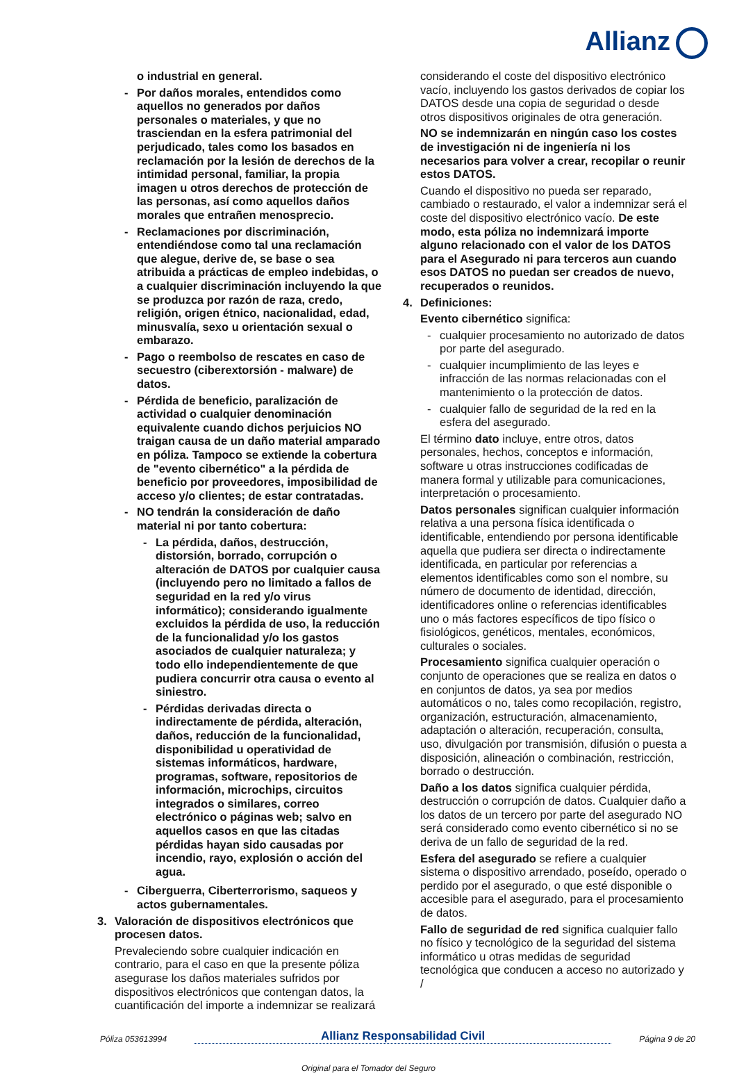Allianz
o industrial en general.
- Por daños morales, entendidos como aquellos no generados por daños personales o materiales, y que no trasciendan en la esfera patrimonial del perjudicado, tales como los basados en reclamación por la lesión de derechos de la intimidad personal, familiar, la propia imagen u otros derechos de protección de las personas, así como aquellos daños morales que entrañen menosprecio.
- Reclamaciones por discriminación, entendiéndose como tal una reclamación que alegue, derive de, se base o sea atribuida a prácticas de empleo indebidas, o a cualquier discriminación incluyendo la que se produzca por razón de raza, credo, religión, origen étnico, nacionalidad, edad, minusvalía, sexo u orientación sexual o embarazo.
- Pago o reembolso de rescates en caso de secuestro (ciberextorsión - malware) de datos.
- Pérdida de beneficio, paralización de actividad o cualquier denominación equivalente cuando dichos perjuicios NO traigan causa de un daño material amparado en póliza. Tampoco se extiende la cobertura de "evento cibernético" a la pérdida de beneficio por proveedores, imposibilidad de acceso y/o clientes; de estar contratadas.
- NO tendrán la consideración de daño material ni por tanto cobertura:
- La pérdida, daños, destrucción, distorsión, borrado, corrupción o alteración de DATOS por cualquier causa (incluyendo pero no limitado a fallos de seguridad en la red y/o virus informático); considerando igualmente excluidos la pérdida de uso, la reducción de la funcionalidad y/o los gastos asociados de cualquier naturaleza; y todo ello independientemente de que pudiera concurrir otra causa o evento al siniestro.
- Pérdidas derivadas directa o indirectamente de pérdida, alteración, daños, reducción de la funcionalidad, disponibilidad u operatividad de sistemas informáticos, hardware, programas, software, repositorios de información, microchips, circuitos integrados o similares, correo electrónico o páginas web; salvo en aquellos casos en que las citadas pérdidas hayan sido causadas por incendio, rayo, explosión o acción del agua.
- Ciberguerra, Ciberterrorismo, saqueos y actos gubernamentales.
3. Valoración de dispositivos electrónicos que procesen datos.
Prevaleciendo sobre cualquier indicación en contrario, para el caso en que la presente póliza asegurase los daños materiales sufridos por dispositivos electrónicos que contengan datos, la cuantificación del importe a indemnizar se realizará
considerando el coste del dispositivo electrónico vacío, incluyendo los gastos derivados de copiar los DATOS desde una copia de seguridad o desde otros dispositivos originales de otra generación.
NO se indemnizarán en ningún caso los costes de investigación ni de ingeniería ni los necesarios para volver a crear, recopilar o reunir estos DATOS.
Cuando el dispositivo no pueda ser reparado, cambiado o restaurado, el valor a indemnizar será el coste del dispositivo electrónico vacío. De este modo, esta póliza no indemnizará importe alguno relacionado con el valor de los DATOS para el Asegurado ni para terceros aun cuando esos DATOS no puedan ser creados de nuevo, recuperados o reunidos.
4. Definiciones:
Evento cibernético significa:
- cualquier procesamiento no autorizado de datos por parte del asegurado.
- cualquier incumplimiento de las leyes e infracción de las normas relacionadas con el mantenimiento o la protección de datos.
- cualquier fallo de seguridad de la red en la esfera del asegurado.
El término dato incluye, entre otros, datos personales, hechos, conceptos e información, software u otras instrucciones codificadas de manera formal y utilizable para comunicaciones, interpretación o procesamiento.
Datos personales significan cualquier información relativa a una persona física identificada o identificable, entendiendo por persona identificable aquella que pudiera ser directa o indirectamente identificada, en particular por referencias a elementos identificables como son el nombre, su número de documento de identidad, dirección, identificadores online o referencias identificables uno o más factores específicos de tipo físico o fisiológicos, genéticos, mentales, económicos, culturales o sociales.
Procesamiento significa cualquier operación o conjunto de operaciones que se realiza en datos o en conjuntos de datos, ya sea por medios automáticos o no, tales como recopilación, registro, organización, estructuración, almacenamiento, adaptación o alteración, recuperación, consulta, uso, divulgación por transmisión, difusión o puesta a disposición, alineación o combinación, restricción, borrado o destrucción.
Daño a los datos significa cualquier pérdida, destrucción o corrupción de datos. Cualquier daño a los datos de un tercero por parte del asegurado NO será considerado como evento cibernético si no se deriva de un fallo de seguridad de la red.
Esfera del asegurado se refiere a cualquier sistema o dispositivo arrendado, poseído, operado o perdido por el asegurado, o que esté disponible o accesible para el asegurado, para el procesamiento de datos.
Fallo de seguridad de red significa cualquier fallo no físico y tecnológico de la seguridad del sistema informático u otras medidas de seguridad tecnológica que conducen a acceso no autorizado y /
Póliza 053613994 Allianz Responsabilidad Civil Página 9 de 20
Original para el Tomador del Seguro